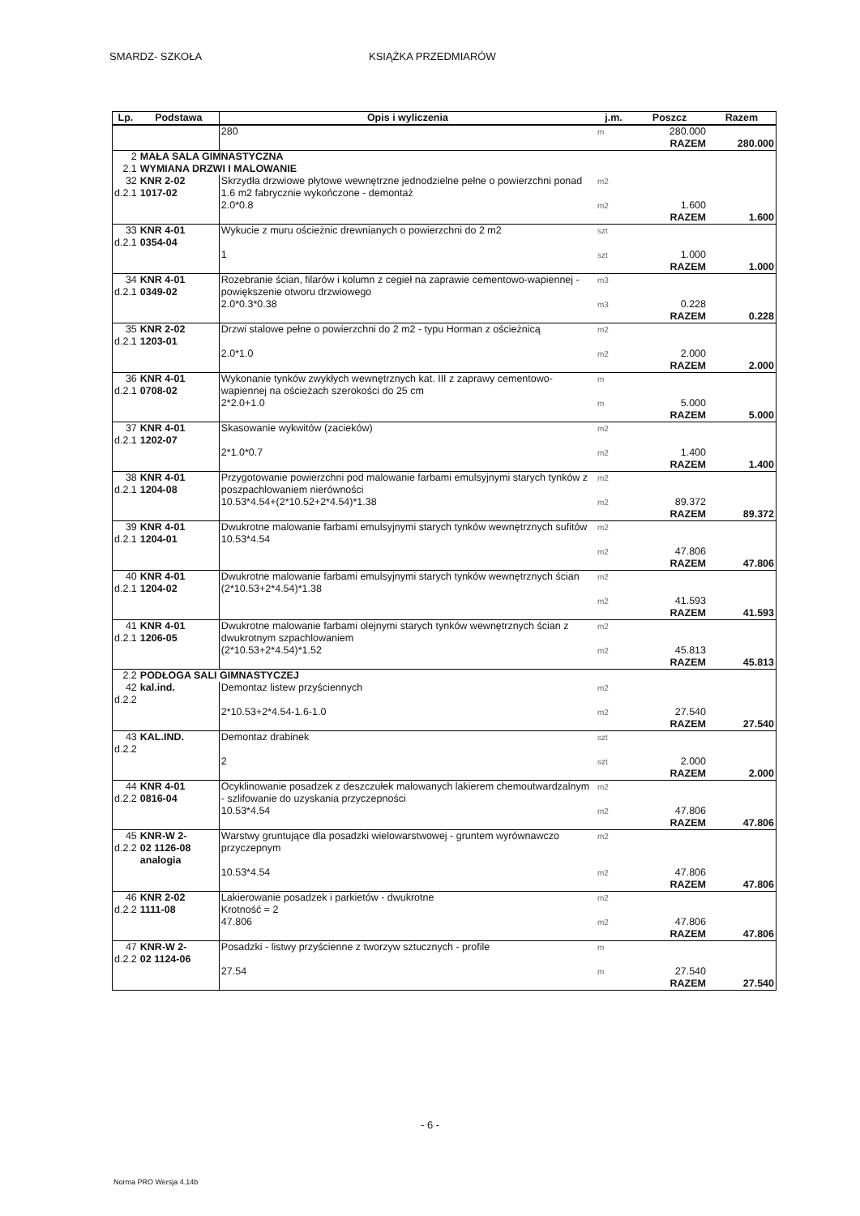SMARDZ- SZKOŁA KSIĄŻKA PRZEDMIARÓW
| Lp. | Podstawa | Opis i wyliczenia | j.m. | Poszcz | Razem |
| --- | --- | --- | --- | --- | --- |
| | | 280 | m | 280.000 | |
| | | | | RAZEM | 280.000 |
| 2 | MAŁA SALA GIMNASTYCZNA | | | | |
| 2.1 | WYMIANA DRZWI I MALOWANIE | | | | |
| 32 d.2.1 | KNR 2-02 1017-02 | Skrzydła drzwiowe płytowe wewnętrzne jednodzielne pełne o powierzchni ponad 1.6 m2 fabrycznie wykończone - demontaż 2.0*0.8 | m2 m2 | 1.600 | |
| | | | | RAZEM | 1.600 |
| 33 d.2.1 | KNR 4-01 0354-04 | Wykucie z muru ościeżnic drewnianych o powierzchni do 2 m2 1 | szt szt | 1.000 | |
| | | | | RAZEM | 1.000 |
| 34 d.2.1 | KNR 4-01 0349-02 | Rozebranie ścian, filarów i kolumn z cegieł na zaprawie cementowo-wapiennej - powiększenie otworu drzwiowego 2.0*0.3*0.38 | m3 m3 | 0.228 | |
| | | | | RAZEM | 0.228 |
| 35 d.2.1 | KNR 2-02 1203-01 | Drzwi stalowe pełne o powierzchni do 2 m2 - typu Horman z ościeżnicą 2.0*1.0 | m2 m2 | 2.000 | |
| | | | | RAZEM | 2.000 |
| 36 d.2.1 | KNR 4-01 0708-02 | Wykonanie tynków zwykłych wewnętrznych kat. III z zaprawy cementowo-wapiennej na ościeżach szerokości do 25 cm 2*2.0+1.0 | m m | 5.000 | |
| | | | | RAZEM | 5.000 |
| 37 d.2.1 | KNR 4-01 1202-07 | Skasowanie wykwitów (zacieków) 2*1.0*0.7 | m2 m2 | 1.400 | |
| | | | | RAZEM | 1.400 |
| 38 d.2.1 | KNR 4-01 1204-08 | Przygotowanie powierzchni pod malowanie farbami emulsyjnymi starych tynków z poszpachlowaniem nierówności 10.53*4.54+(2*10.52+2*4.54)*1.38 | m2 m2 | 89.372 | |
| | | | | RAZEM | 89.372 |
| 39 d.2.1 | KNR 4-01 1204-01 | Dwukrotne malowanie farbami emulsyjnymi starych tynków wewnętrznych sufitów 10.53*4.54 | m2 m2 | 47.806 | |
| | | | | RAZEM | 47.806 |
| 40 d.2.1 | KNR 4-01 1204-02 | Dwukrotne malowanie farbami emulsyjnymi starych tynków wewnętrznych ścian (2*10.53+2*4.54)*1.38 | m2 m2 | 41.593 | |
| | | | | RAZEM | 41.593 |
| 41 d.2.1 | KNR 4-01 1206-05 | Dwukrotne malowanie farbami olejnymi starych tynków wewnętrznych ścian z dwukrotnym szpachlowaniem (2*10.53+2*4.54)*1.52 | m2 m2 | 45.813 | |
| | | | | RAZEM | 45.813 |
| 2.2 | PODŁOGA SALI GIMNASTYCZEJ | | | | |
| 42 d.2.2 | kal.ind. | Demontaz listew przyściennych 2*10.53+2*4.54-1.6-1.0 | m2 m2 | 27.540 | |
| | | | | RAZEM | 27.540 |
| 43 d.2.2 | KAL.IND. | Demontaz drabinek 2 | szt szt | 2.000 | |
| | | | | RAZEM | 2.000 |
| 44 d.2.2 | KNR 4-01 0816-04 | Ocyklinowanie posadzek z deszczułek malowanych lakierem chemoutwardzalnym - szlifowanie do uzyskania przyczepności 10.53*4.54 | m2 m2 | 47.806 | |
| | | | | RAZEM | 47.806 |
| 45 d.2.2 | KNR-W 2- 02 1126-08 analogia | Warstwy gruntujące dla posadzki wielowarstwowej - gruntem wyrównawczo przyczepnym 10.53*4.54 | m2 m2 | 47.806 | |
| | | | | RAZEM | 47.806 |
| 46 d.2.2 | KNR 2-02 1111-08 | Lakierowanie posadzek i parkietów - dwukrotne Krotność = 2 47.806 | m2 m2 | 47.806 | |
| | | | | RAZEM | 47.806 |
| 47 d.2.2 | KNR-W 2- 02 1124-06 | Posadzki - listwy przyścienne z tworzyw sztucznych - profile 27.54 | m m | 27.540 | |
| | | | | RAZEM | 27.540 |
- 6 -
Norma PRO Wersja 4.14b